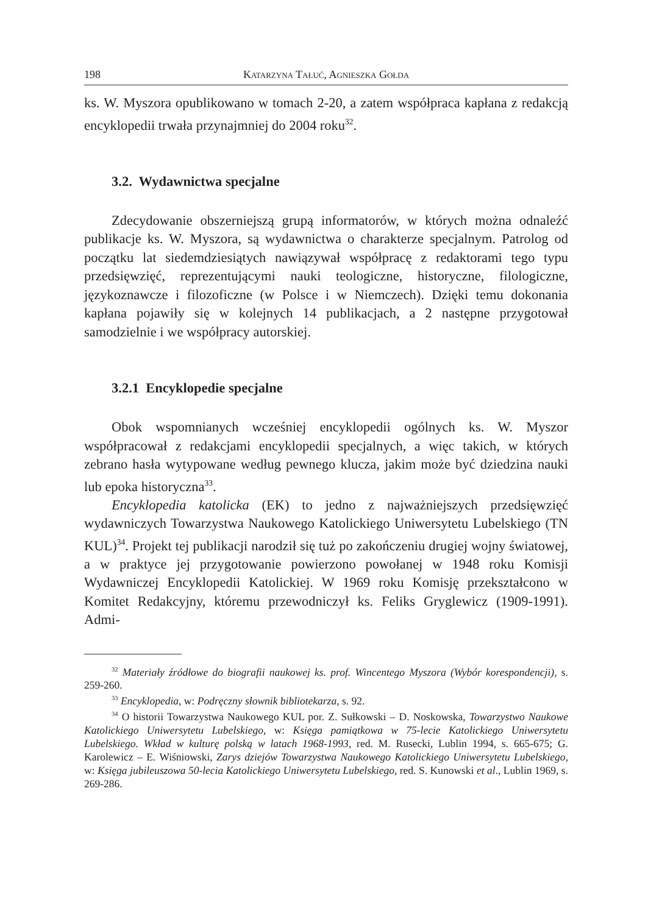198 Katarzyna Tałuć, Agnieszka Gołda
ks. W. Myszora opublikowano w tomach 2-20, a zatem współpraca kapła­na z redakcją encyklopedii trwała przynajmniej do 2004 roku<sup>32</sup>.
3.2. Wydawnictwa specjalne
Zdecydowanie obszerniejszą grupą informatorów, w których moż­na odnaleźć publikacje ks. W. Myszora, są wydawnictwa o charakterze specjalnym. Patrolog od początku lat siedemdziesiątych nawiązywał współpracę z redaktorami tego typu przedsięwzięć, reprezentującymi nauki teologiczne, historyczne, filologiczne, językoznawcze i filozoficz­ne (w Polsce i w Niemczech). Dzięki temu dokonania kapłana pojawiły się w kolejnych 14 publikacjach, a 2 następne przygotował samodzielnie i we współpracy autorskiej.
3.2.1 Encyklopedie specjalne
Obok wspomnianych wcześniej encyklopedii ogólnych ks. W. My­szor współpracował z redakcjami encyklopedii specjalnych, a więc ta­kich, w których zebrano hasła wytypowane według pewnego klucza, ja­kim może być dziedzina nauki lub epoka historyczna<sup>33</sup>.
Encyklopedia katolicka (EK) to jedno z najważniejszych przedsię­wzięć wydawniczych Towarzystwa Naukowego Katolickiego Uniwersy­tetu Lubelskiego (TN KUL)<sup>34</sup>. Projekt tej publikacji narodził się tuż po zakończeniu drugiej wojny światowej, a w praktyce jej przygotowanie powierzono powołanej w 1948 roku Komisji Wydawniczej Encyklopedii Katolickiej. W 1969 roku Komisję przekształcono w Komitet Redakcyj­ny, któremu przewodniczył ks. Feliks Gryglewicz (1909-1991). Admi-
<sup>32</sup> Materiały źródłowe do biografii naukowej ks. prof. Wincentego Myszora (Wybór korespondencji), s. 259-260.
<sup>33</sup> Encyklopedia, w: Podręczny słownik bibliotekarza, s. 92.
<sup>34</sup> O historii Towarzystwa Naukowego KUL por. Z. Sułkowski – D. Noskowska, Towarzystwo Naukowe Katolickiego Uniwersytetu Lubelskiego, w: Księga pamiątkowa w 75-lecie Katolickiego Uniwersytetu Lubelskiego. Wkład w kulturę polską w latach 1968-1993, red. M. Rusecki, Lublin 1994, s. 665-675; G. Karolewicz – E. Wiśniowski, Zarys dziejów Towarzystwa Naukowego Katolickiego Uniwersytetu Lubelskiego, w: Księ­ga jubileuszowa 50-lecia Katolickiego Uniwersytetu Lubelskiego, red. S. Kunowski et al., Lublin 1969, s. 269-286.